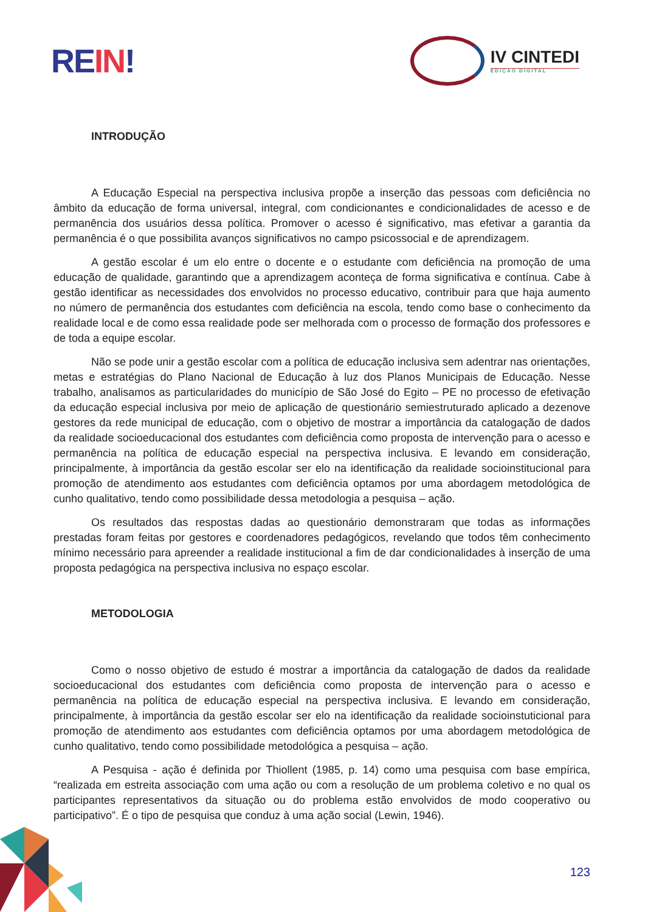RE IN!
IV CINTEDI
EDIÇÃO DIGITAL
INTRODUÇÃO
A Educação Especial na perspectiva inclusiva propõe a inserção das pessoas com deficiência no âmbito da educação de forma universal, integral, com condicionantes e condicionalidades de acesso e de permanência dos usuários dessa política. Promover o acesso é significativo, mas efetivar a garantia da permanência é o que possibilita avanços significativos no campo psicossocial e de aprendizagem.
A gestão escolar é um elo entre o docente e o estudante com deficiência na promoção de uma educação de qualidade, garantindo que a aprendizagem aconteça de forma significativa e contínua. Cabe à gestão identificar as necessidades dos envolvidos no processo educativo, contribuir para que haja aumento no número de permanência dos estudantes com deficiência na escola, tendo como base o conhecimento da realidade local e de como essa realidade pode ser melhorada com o processo de formação dos professores e de toda a equipe escolar.
Não se pode unir a gestão escolar com a política de educação inclusiva sem adentrar nas orientações, metas e estratégias do Plano Nacional de Educação à luz dos Planos Municipais de Educação. Nesse trabalho, analisamos as particularidades do município de São José do Egito – PE no processo de efetivação da educação especial inclusiva por meio de aplicação de questionário semiestruturado aplicado a dezenove gestores da rede municipal de educação, com o objetivo de mostrar a importância da catalogação de dados da realidade socioeducacional dos estudantes com deficiência como proposta de intervenção para o acesso e permanência na política de educação especial na perspectiva inclusiva. E levando em consideração, principalmente, à importância da gestão escolar ser elo na identificação da realidade socioinstitucional para promoção de atendimento aos estudantes com deficiência optamos por uma abordagem metodológica de cunho qualitativo, tendo como possibilidade dessa metodologia a pesquisa – ação.
Os resultados das respostas dadas ao questionário demonstraram que todas as informações prestadas foram feitas por gestores e coordenadores pedagógicos, revelando que todos têm conhecimento mínimo necessário para apreender a realidade institucional a fim de dar condicionalidades à inserção de uma proposta pedagógica na perspectiva inclusiva no espaço escolar.
METODOLOGIA
Como o nosso objetivo de estudo é mostrar a importância da catalogação de dados da realidade socioeducacional dos estudantes com deficiência como proposta de intervenção para o acesso e permanência na política de educação especial na perspectiva inclusiva. E levando em consideração, principalmente, à importância da gestão escolar ser elo na identificação da realidade socioinstuticional para promoção de atendimento aos estudantes com deficiência optamos por uma abordagem metodológica de cunho qualitativo, tendo como possibilidade metodológica a pesquisa – ação.
A Pesquisa - ação é definida por Thiollent (1985, p. 14) como uma pesquisa com base empírica, “realizada em estreita associação com uma ação ou com a resolução de um problema coletivo e no qual os participantes representativos da situação ou do problema estão envolvidos de modo cooperativo ou participativo”. É o tipo de pesquisa que conduz à uma ação social (Lewin, 1946).
123